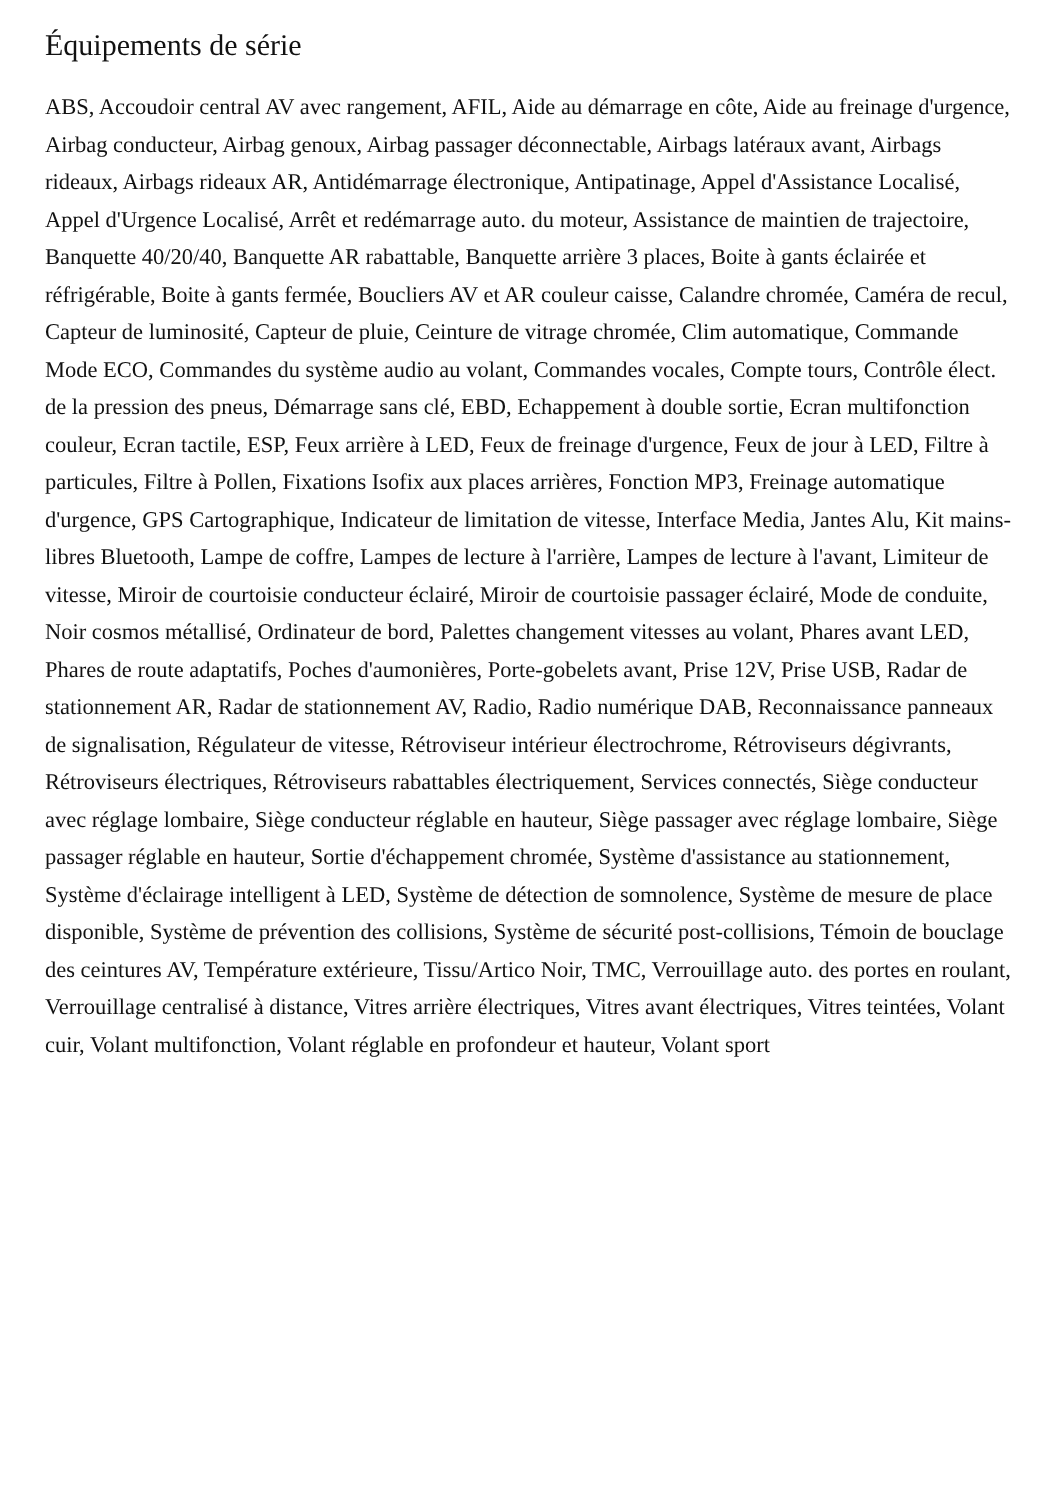Équipements de série
ABS, Accoudoir central AV avec rangement, AFIL, Aide au démarrage en côte, Aide au freinage d'urgence, Airbag conducteur, Airbag genoux, Airbag passager déconnectable, Airbags latéraux avant, Airbags rideaux, Airbags rideaux AR, Antidémarrage électronique, Antipatinage, Appel d'Assistance Localisé, Appel d'Urgence Localisé, Arrêt et redémarrage auto. du moteur, Assistance de maintien de trajectoire, Banquette 40/20/40, Banquette AR rabattable, Banquette arrière 3 places, Boite à gants éclairée et réfrigérable, Boite à gants fermée, Boucliers AV et AR couleur caisse, Calandre chromée, Caméra de recul, Capteur de luminosité, Capteur de pluie, Ceinture de vitrage chromée, Clim automatique, Commande Mode ECO, Commandes du système audio au volant, Commandes vocales, Compte tours, Contrôle élect. de la pression des pneus, Démarrage sans clé, EBD, Echappement à double sortie, Ecran multifonction couleur, Ecran tactile, ESP, Feux arrière à LED, Feux de freinage d'urgence, Feux de jour à LED, Filtre à particules, Filtre à Pollen, Fixations Isofix aux places arrières, Fonction MP3, Freinage automatique d'urgence, GPS Cartographique, Indicateur de limitation de vitesse, Interface Media, Jantes Alu, Kit mains-libres Bluetooth, Lampe de coffre, Lampes de lecture à l'arrière, Lampes de lecture à l'avant, Limiteur de vitesse, Miroir de courtoisie conducteur éclairé, Miroir de courtoisie passager éclairé, Mode de conduite, Noir cosmos métallisé, Ordinateur de bord, Palettes changement vitesses au volant, Phares avant LED, Phares de route adaptatifs, Poches d'aumonières, Porte-gobelets avant, Prise 12V, Prise USB, Radar de stationnement AR, Radar de stationnement AV, Radio, Radio numérique DAB, Reconnaissance panneaux de signalisation, Régulateur de vitesse, Rétroviseur intérieur électrochrome, Rétroviseurs dégivrants, Rétroviseurs électriques, Rétroviseurs rabattables électriquement, Services connectés, Siège conducteur avec réglage lombaire, Siège conducteur réglable en hauteur, Siège passager avec réglage lombaire, Siège passager réglable en hauteur, Sortie d'échappement chromée, Système d'assistance au stationnement, Système d'éclairage intelligent à LED, Système de détection de somnolence, Système de mesure de place disponible, Système de prévention des collisions, Système de sécurité post-collisions, Témoin de bouclage des ceintures AV, Température extérieure, Tissu/Artico Noir, TMC, Verrouillage auto. des portes en roulant, Verrouillage centralisé à distance, Vitres arrière électriques, Vitres avant électriques, Vitres teintées, Volant cuir, Volant multifonction, Volant réglable en profondeur et hauteur, Volant sport